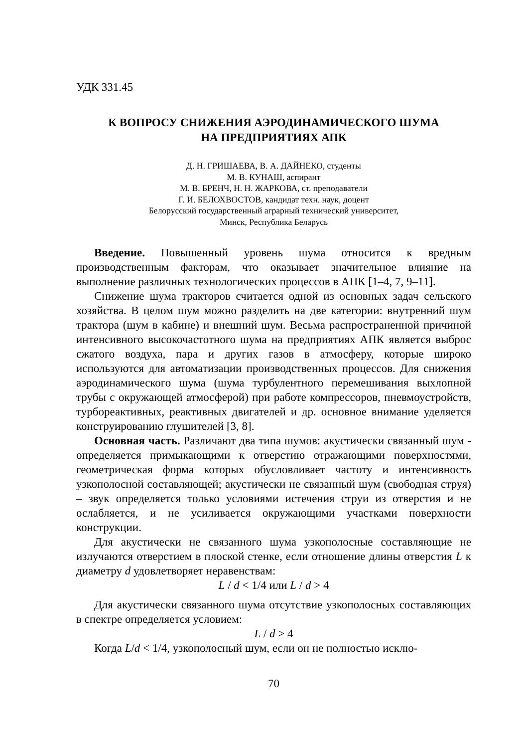УДК 331.45
К ВОПРОСУ СНИЖЕНИЯ АЭРОДИНАМИЧЕСКОГО ШУМА
НА ПРЕДПРИЯТИЯХ АПК
Д. Н. ГРИШАЕВА, В. А. ДАЙНЕКО, студенты
М. В. КУНАШ, аспирант
М. В. БРЕНЧ, Н. Н. ЖАРКОВА, ст. преподаватели
Г. И. БЕЛОХВОСТОВ, кандидат техн. наук, доцент
Белорусский государственный аграрный технический университет,
Минск, Республика Беларусь
Введение. Повышенный уровень шума относится к вредным производственным факторам, что оказывает значительное влияние на выполнение различных технологических процессов в АПК [1–4, 7, 9–11].
Снижение шума тракторов считается одной из основных задач сельского хозяйства. В целом шум можно разделить на две категории: внутренний шум трактора (шум в кабине) и внешний шум. Весьма распространенной причиной интенсивного высокочастотного шума на предприятиях АПК является выброс сжатого воздуха, пара и других газов в атмосферу, которые широко используются для автоматизации производственных процессов. Для снижения аэродинамического шума (шума турбулентного перемешивания выхлопной трубы с окружающей атмосферой) при работе компрессоров, пневмоустройств, турбореактивных, реактивных двигателей и др. основное внимание уделяется конструированию глушителей [3, 8].
Основная часть. Различают два типа шумов: акустически связанный шум - определяется примыкающими к отверстию отражающими поверхностями, геометрическая форма которых обусловливает частоту и интенсивность узкополосной составляющей; акустически не связанный шум (свободная струя) – звук определяется только условиями истечения струи из отверстия и не ослабляется, и не усиливается окружающими участками поверхности конструкции.
Для акустически не связанного шума узкополосные составляющие не излучаются отверстием в плоской стенке, если отношение длины отверстия L к диаметру d удовлетворяет неравенствам:
L / d < 1/4 или L / d > 4
Для акустически связанного шума отсутствие узкополосных составляющих в спектре определяется условием:
L / d > 4
Когда L/d < 1/4, узкополосный шум, если он не полностью исклю-
70